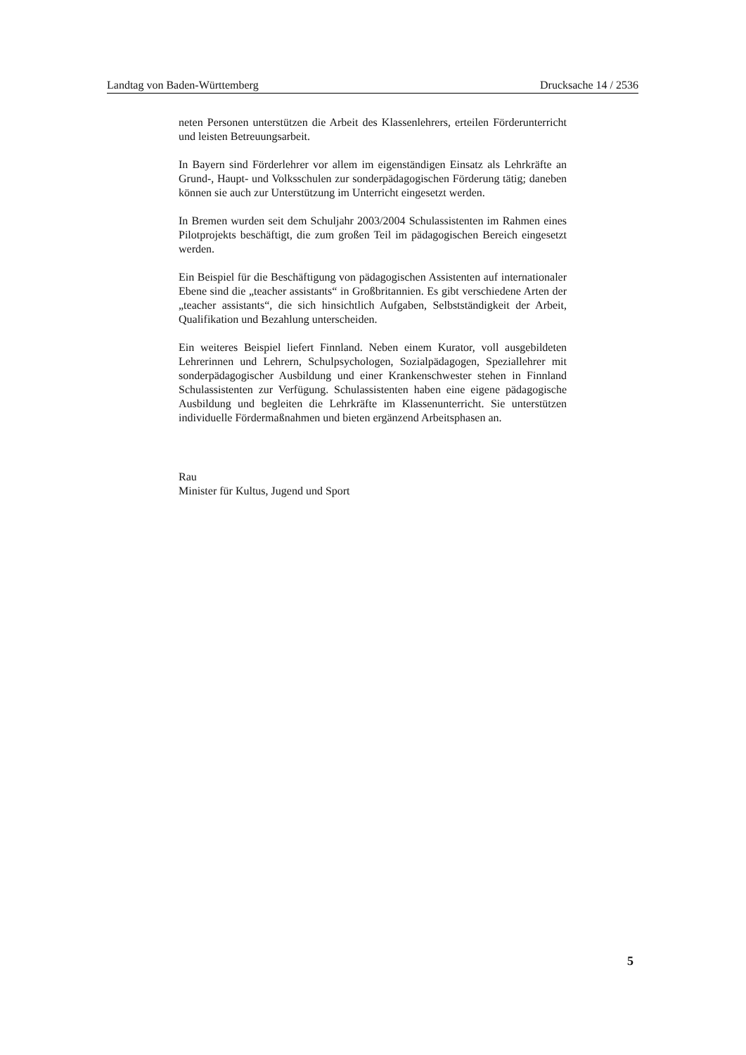Landtag von Baden-Württemberg Drucksache 14 / 2536
neten Personen unterstützen die Arbeit des Klassenlehrers, erteilen Förderunterricht und leisten Betreuungsarbeit.
In Bayern sind Förderlehrer vor allem im eigenständigen Einsatz als Lehrkräfte an Grund-, Haupt- und Volksschulen zur sonderpädagogischen Förderung tätig; daneben können sie auch zur Unterstützung im Unterricht eingesetzt werden.
In Bremen wurden seit dem Schuljahr 2003/2004 Schulassistenten im Rahmen eines Pilotprojekts beschäftigt, die zum großen Teil im pädagogischen Bereich eingesetzt werden.
Ein Beispiel für die Beschäftigung von pädagogischen Assistenten auf internationaler Ebene sind die „teacher assistants“ in Großbritannien. Es gibt verschiedene Arten der „teacher assistants“, die sich hinsichtlich Aufgaben, Selbstständigkeit der Arbeit, Qualifikation und Bezahlung unterscheiden.
Ein weiteres Beispiel liefert Finnland. Neben einem Kurator, voll ausgebildeten Lehrerinnen und Lehrern, Schulpsychologen, Sozialpädagogen, Speziallehrer mit sonderpädagogischer Ausbildung und einer Krankenschwester stehen in Finnland Schulassistenten zur Verfügung. Schulassistenten haben eine eigene pädagogische Ausbildung und begleiten die Lehrkräfte im Klassenunterricht. Sie unterstützen individuelle Fördermaßnahmen und bieten ergänzend Arbeitsphasen an.
Rau
Minister für Kultus, Jugend und Sport
5